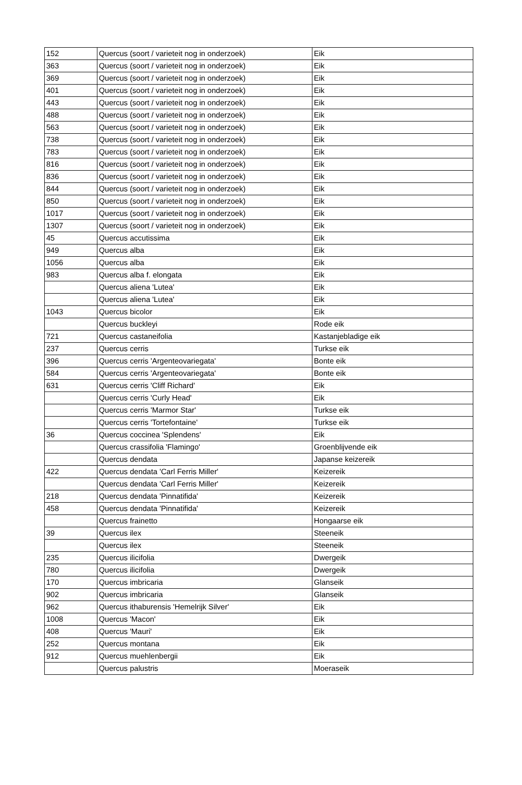| 152 | Quercus (soort / varieteit nog in onderzoek) | Eik |
| 363 | Quercus (soort / varieteit nog in onderzoek) | Eik |
| 369 | Quercus (soort / varieteit nog in onderzoek) | Eik |
| 401 | Quercus (soort / varieteit nog in onderzoek) | Eik |
| 443 | Quercus (soort / varieteit nog in onderzoek) | Eik |
| 488 | Quercus (soort / varieteit nog in onderzoek) | Eik |
| 563 | Quercus (soort / varieteit nog in onderzoek) | Eik |
| 738 | Quercus (soort / varieteit nog in onderzoek) | Eik |
| 783 | Quercus (soort / varieteit nog in onderzoek) | Eik |
| 816 | Quercus (soort / varieteit nog in onderzoek) | Eik |
| 836 | Quercus (soort / varieteit nog in onderzoek) | Eik |
| 844 | Quercus (soort / varieteit nog in onderzoek) | Eik |
| 850 | Quercus (soort / varieteit nog in onderzoek) | Eik |
| 1017 | Quercus (soort / varieteit nog in onderzoek) | Eik |
| 1307 | Quercus (soort / varieteit nog in onderzoek) | Eik |
| 45 | Quercus accutissima | Eik |
| 949 | Quercus alba | Eik |
| 1056 | Quercus alba | Eik |
| 983 | Quercus alba f. elongata | Eik |
| | Quercus aliena 'Lutea' | Eik |
| | Quercus aliena 'Lutea' | Eik |
| 1043 | Quercus bicolor | Eik |
| | Quercus buckleyi | Rode eik |
| 721 | Quercus castaneifolia | Kastanjebladige eik |
| 237 | Quercus cerris | Turkse eik |
| 396 | Quercus cerris 'Argenteovariegata' | Bonte eik |
| 584 | Quercus cerris 'Argenteovariegata' | Bonte eik |
| 631 | Quercus cerris 'Cliff Richard' | Eik |
| | Quercus cerris 'Curly Head' | Eik |
| | Quercus cerris 'Marmor Star' | Turkse eik |
| | Quercus cerris 'Tortefontaine' | Turkse eik |
| 36 | Quercus coccinea 'Splendens' | Eik |
| | Quercus crassifolia 'Flamingo' | Groenblijvende eik |
| | Quercus dendata | Japanse keizereik |
| 422 | Quercus dendata 'Carl Ferris Miller' | Keizereik |
| | Quercus dendata 'Carl Ferris Miller' | Keizereik |
| 218 | Quercus dendata 'Pinnatifida' | Keizereik |
| 458 | Quercus dendata 'Pinnatifida' | Keizereik |
| | Quercus frainetto | Hongaarse eik |
| 39 | Quercus ilex | Steeneik |
| | Quercus ilex | Steeneik |
| 235 | Quercus ilicifolia | Dwergeik |
| 780 | Quercus ilicifolia | Dwergeik |
| 170 | Quercus imbricaria | Glanseik |
| 902 | Quercus imbricaria | Glanseik |
| 962 | Quercus ithaburensis 'Hemelrijk Silver' | Eik |
| 1008 | Quercus 'Macon' | Eik |
| 408 | Quercus 'Mauri' | Eik |
| 252 | Quercus montana | Eik |
| 912 | Quercus muehlenbergii | Eik |
| | Quercus palustris | Moeraseik |